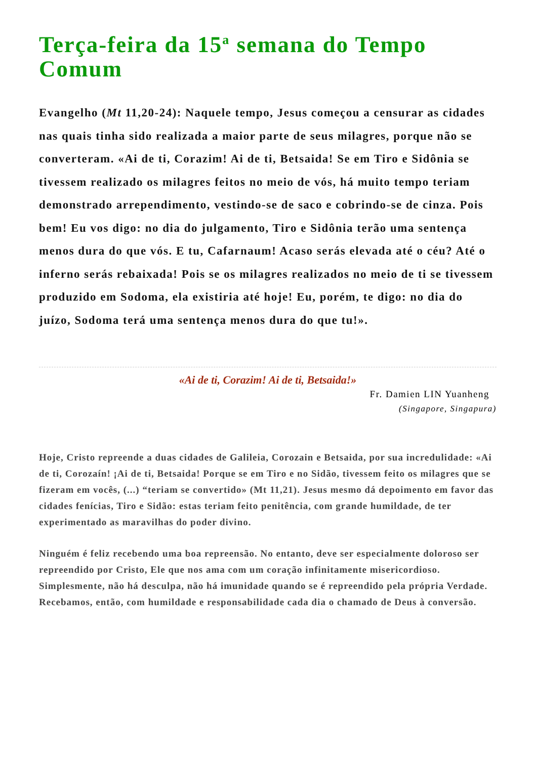Terça-feira da 15<sup>a</sup> semana do Tempo Comum
Evangelho (Mt 11,20-24): Naquele tempo, Jesus começou a censurar as cidades nas quais tinha sido realizada a maior parte de seus milagres, porque não se converteram. «Ai de ti, Corazim! Ai de ti, Betsaida! Se em Tiro e Sidônia se tivessem realizado os milagres feitos no meio de vós, há muito tempo teriam demonstrado arrependimento, vestindo-se de saco e cobrindo-se de cinza. Pois bem! Eu vos digo: no dia do julgamento, Tiro e Sidônia terão uma sentença menos dura do que vós. E tu, Cafarnaum! Acaso serás elevada até o céu? Até o inferno serás rebaixada! Pois se os milagres realizados no meio de ti se tivessem produzido em Sodoma, ela existiria até hoje! Eu, porém, te digo: no dia do juízo, Sodoma terá uma sentença menos dura do que tu!».
«Ai de ti, Corazim! Ai de ti, Betsaida!»
Fr. Damien LIN Yuanheng
(Singapore, Singapura)
Hoje, Cristo repreende a duas cidades de Galileia, Corozain e Betsaida, por sua incredulidade: «Ai de ti, Corozaín! ¡Ai de ti, Betsaida! Porque se em Tiro e no Sidão, tivessem feito os milagres que se fizeram em vocês, (...) “teriam se convertido» (Mt 11,21). Jesus mesmo dá depoimento em favor das cidades fenícias, Tiro e Sidão: estas teriam feito penitência, com grande humildade, de ter experimentado as maravilhas do poder divino.
Ninguém é feliz recebendo uma boa repreensão. No entanto, deve ser especialmente doloroso ser repreendido por Cristo, Ele que nos ama com um coração infinitamente misericordioso. Simplesmente, não há desculpa, não há imunidade quando se é repreendido pela própria Verdade. Recebamos, então, com humildade e responsabilidade cada dia o chamado de Deus à conversão.